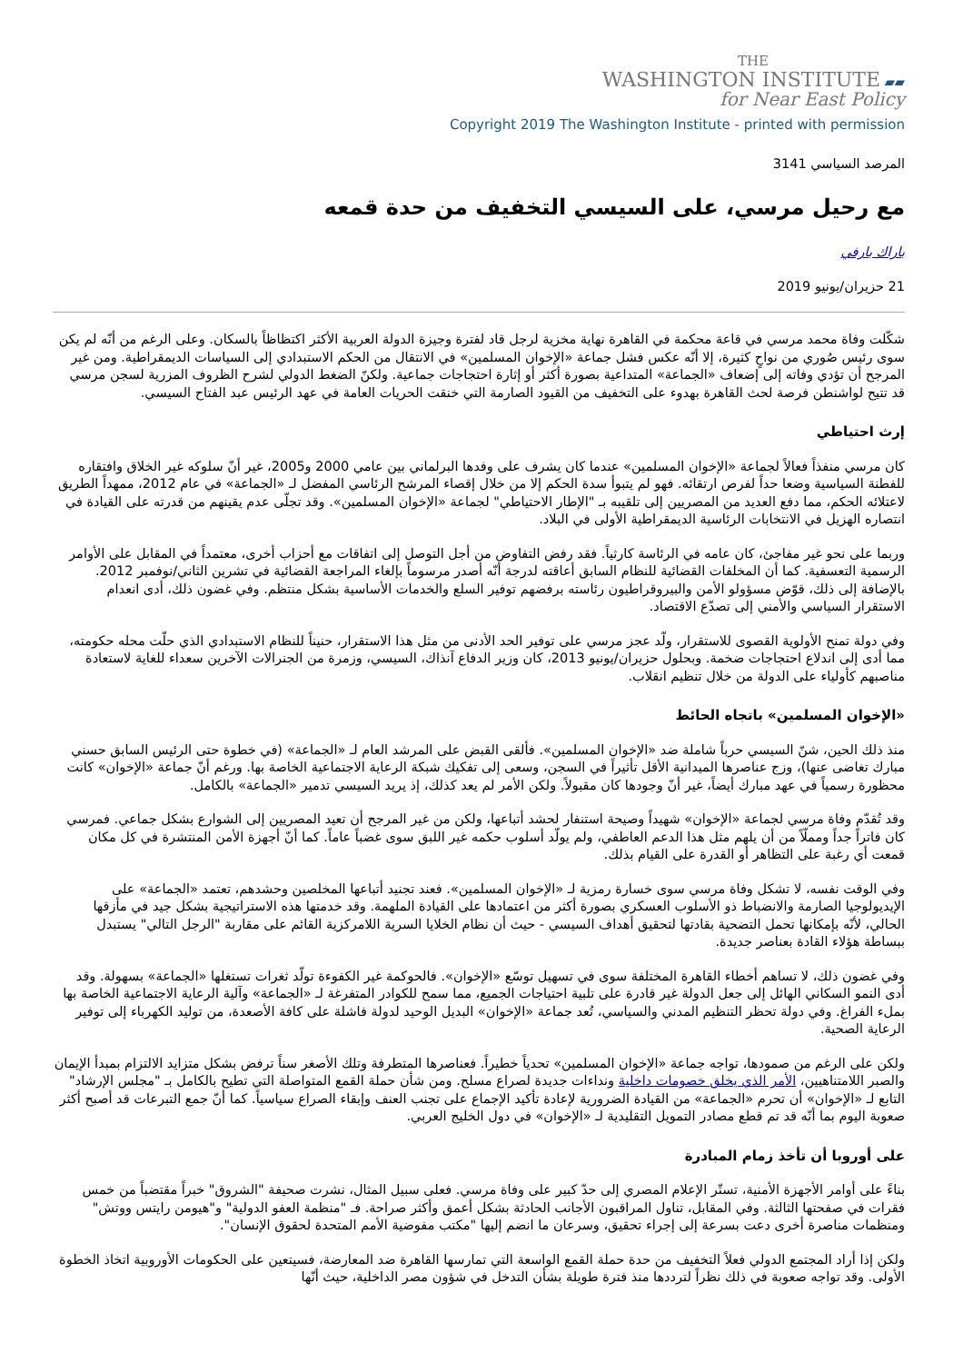THE
WASHINGTON INSTITUTE ▰▰
for Near East Policy
Copyright 2019 The Washington Institute - printed with permission
المرصد السياسي 3141
مع رحيل مرسي، على السيسي التخفيف من حدة قمعه
باراك بارفي
21 حزيران/يونيو 2019
شكّلت وفاة محمد مرسي في قاعة محكمة في القاهرة نهاية مخزية لرجل قاد لفترة وجيزة الدولة العربية الأكثر اكتظاظاً بالسكان. وعلى الرغم من أنّه لم يكن سوى رئيس صُوري من نواحٍ كثيرة، إلا أنّه عكس فشل جماعة «الإخوان المسلمين» في الانتقال من الحكم الاستبدادي إلى السياسات الديمقراطية. ومن غير المرجح أن تؤدي وفاته إلى إضعاف «الجماعة» المتداعية بصورة أكثر أو إثارة احتجاجات جماعية. ولكنّ الضغط الدولي لشرح الظروف المزرية لسجن مرسي قد تتيح لواشنطن فرصة لحث القاهرة بهدوء على التخفيف من القيود الصارمة التي خنقت الحريات العامة في عهد الرئيس عبد الفتاح السيسي.
إرث احتياطي
كان مرسي منفذاً فعالاً لجماعة «الإخوان المسلمين» عندما كان يشرف على وفدها البرلماني بين عامي 2000 و2005، غير أنّ سلوكه غير الخلاق وافتقاره للفطنة السياسية وضعا حداً لفرص ارتقائه. فهو لم يتبوأ سدة الحكم إلا من خلال إقصاء المرشح الرئاسي المفضل لـ «الجماعة» في عام 2012، ممهداً الطريق لاعتلائه الحكم، مما دفع العديد من المصريين إلى تلقيبه بـ "الإطار الاحتياطي" لجماعة «الإخوان المسلمين». وقد تجلّى عدم يقينهم من قدرته على القيادة في انتصاره الهزيل في الانتخابات الرئاسية الديمقراطية الأولى في البلاد.
وربما على نحو غير مفاجئ، كان عامه في الرئاسة كارثياً. فقد رفض التفاوض من أجل التوصل إلى اتفاقات مع أحزاب أخرى، معتمداً في المقابل على الأوامر الرسمية التعسفية. كما أن المخلفات القضائية للنظام السابق أعاقته لدرجة أنّه أصدر مرسوماً بإلغاء المراجعة القضائية في تشرين الثاني/نوفمبر 2012. بالإضافة إلى ذلك، قوّض مسؤولو الأمن والبيروقراطيون رئاسته برفضهم توفير السلع والخدمات الأساسية بشكل منتظم. وفي غضون ذلك، أدى انعدام الاستقرار السياسي والأمني إلى تصدّع الاقتصاد.
وفي دولة تمنح الأولوية القصوى للاستقرار، ولّد عجز مرسي على توفير الحد الأدنى من مثل هذا الاستقرار، حنيناً للنظام الاستبدادي الذي حلّت محله حكومته، مما أدى إلى اندلاع احتجاجات ضخمة. وبحلول حزيران/يونيو 2013، كان وزير الدفاع آنذاك، السيسي، وزمرة من الجنرالات الآخرين سعداء للغاية لاستعادة مناصبهم كأولياء على الدولة من خلال تنظيم انقلاب.
«الإخوان المسلمين» باتجاه الحائط
منذ ذلك الحين، شنّ السيسي حرباً شاملة ضد «الإخوان المسلمين». فألقى القبض على المرشد العام لـ «الجماعة» (في خطوة حتى الرئيس السابق حسني مبارك تغاضى عنها)، وزج عناصرها الميدانية الأقل تأثيراً في السجن، وسعى إلى تفكيك شبكة الرعاية الاجتماعية الخاصة بها. ورغم أنّ جماعة «الإخوان» كانت محظورة رسمياً في عهد مبارك أيضاً، غير أنّ وجودها كان مقبولاً. ولكن الأمر لم يعد كذلك، إذ يريد السيسي تدمير «الجماعة» بالكامل.
وقد تُقدّم وفاة مرسي لجماعة «الإخوان» شهيداً وصيحة استنفار لحشد أتباعها، ولكن من غير المرجح أن تعيد المصريين إلى الشوارع بشكل جماعي. فمرسي كان فاتراً جداً ومملّاً من أن يلهم مثل هذا الدعم العاطفي، ولم يولّد أسلوب حكمه غير اللبق سوى غضباً عاماً. كما أنّ أجهزة الأمن المنتشرة في كل مكان قمعت أي رغبة على التظاهر أو القدرة على القيام بذلك.
وفي الوقت نفسه، لا تشكل وفاة مرسي سوى خسارة رمزية لـ «الإخوان المسلمين». فعند تجنيد أتباعها المخلصين وحشدهم، تعتمد «الجماعة» على الإيديولوجيا الصارمة والانضباط ذو الأسلوب العسكري بصورة أكثر من اعتمادها على القيادة الملهمة. وقد خدمتها هذه الاستراتيجية بشكل جيد في مأزقها الحالي، لأنّه بإمكانها تحمل التضحية بقادتها لتحقيق أهداف السيسي - حيث أن نظام الخلايا السرية اللامركزية القائم على مقاربة "الرجل التالي" يستبدل ببساطة هؤلاء القادة بعناصر جديدة.
وفي غضون ذلك، لا تساهم أخطاء القاهرة المختلفة سوى في تسهيل توسّع «الإخوان». فالحوكمة غير الكفوءة تولّد ثغرات تستغلها «الجماعة» بسهولة. وقد أدى النمو السكاني الهائل إلى جعل الدولة غير قادرة على تلبية احتياجات الجميع، مما سمح للكوادر المتفرغة لـ «الجماعة» وآلية الرعاية الاجتماعية الخاصة بها بملء الفراغ. وفي دولة تحظر التنظيم المدني والسياسي، تُعد جماعة «الإخوان» البديل الوحيد لدولة فاشلة على كافة الأصعدة، من توليد الكهرباء إلى توفير الرعاية الصحية.
ولكن على الرغم من صمودها، تواجه جماعة «الإخوان المسلمين» تحدياً خطيراً. فعناصرها المتطرفة وتلك الأصغر سناً ترفض بشكل متزايد الالتزام بمبدأ الإيمان والصبر اللامتناهيين، الأمر الذي يخلق خصومات داخلية ونداءات جديدة لصراع مسلح. ومن شأن حملة القمع المتواصلة التي تطيح بالكامل بـ "مجلس الإرشاد" التابع لـ «الإخوان» أن تحرم «الجماعة» من القيادة الضرورية لإعادة تأكيد الإجماع على تجنب العنف وإبقاء الصراع سياسياً. كما أنّ جمع التبرعات قد أصبح أكثر صعوبة اليوم بما أنّه قد تم قطع مصادر التمويل التقليدية لـ «الإخوان» في دول الخليج العربي.
على أوروبا أن تأخذ زمام المبادرة
بناءً على أوامر الأجهزة الأمنية، تستّر الإعلام المصري إلى حدّ كبير على وفاة مرسي. فعلى سبيل المثال، نشرت صحيفة "الشروق" خبراً مقتضباً من خمس فقرات في صفحتها الثالثة. وفي المقابل، تناول المراقبون الأجانب الحادثة بشكل أعمق وأكثر صراحة. فـ "منظمة العفو الدولية" و"هيومن رايتس ووتش" ومنظمات مناصرة أخرى دعت بسرعة إلى إجراء تحقيق، وسرعان ما انضم إليها "مكتب مفوضية الأمم المتحدة لحقوق الإنسان".
ولكن إذا أراد المجتمع الدولي فعلاً التخفيف من حدة حملة القمع الواسعة التي تمارسها القاهرة ضد المعارضة، فسيتعين على الحكومات الأوروبية اتخاذ الخطوة الأولى. وقد تواجه صعوبة في ذلك نظراً لترددها منذ فترة طويلة بشأن التدخل في شؤون مصر الداخلية، حيث أنّها